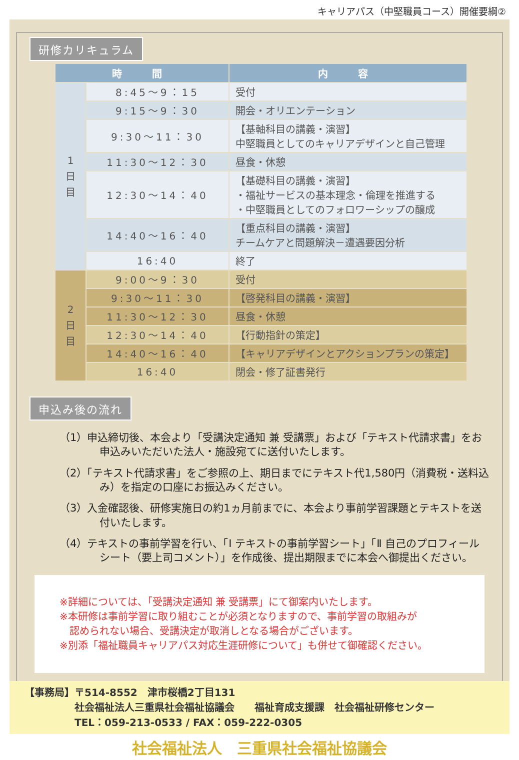キャリアパス（中堅職員コース）開催要綱②
研修カリキュラム
| 時 間 | | 内 容 |
| --- | --- | --- |
| 1 日 目 | 8:45～9：15 | 受付 |
| | 9:15～9：30 | 開会・オリエンテーション |
| | 9:30～11：30 | 【基軸科目の講義・演習】 中堅職員としてのキャリアデザインと自己管理 |
| | 11:30～12：30 | 昼食・休憩 |
| | 12:30～14：40 | 【基礎科目の講義・演習】 ・福祉サービスの基本理念・倫理を推進する ・中堅職員としてのフォロワーシップの醸成 |
| | 14:40～16：40 | 【重点科目の講義・演習】 チームケアと問題解決－遭遇要因分析 |
| | 16:40 | 終了 |
| 2 日 目 | 9:00～9：30 | 受付 |
| | 9:30～11：30 | 【啓発科目の講義・演習】 |
| | 11:30～12：30 | 昼食・休憩 |
| | 12:30～14：40 | 【行動指針の策定】 |
| | 14:40～16：40 | 【キャリアデザインとアクションプランの策定】 |
| | 16:40 | 閉会・修了証書発行 |
申込み後の流れ
（1）申込締切後、本会より「受講決定通知 兼 受講票」および「テキスト代請求書」をお申込みいただいた法人・施設宛てに送付いたします。
（2）「テキスト代請求書」をご参照の上、期日までにテキスト代1,580円（消費税・送料込み）を指定の口座にお振込みください。
（3）入金確認後、研修実施日の約1ヵ月前までに、本会より事前学習課題とテキストを送付いたします。
（4）テキストの事前学習を行い、「Ⅰ テキストの事前学習シート」「Ⅱ 自己のプロフィールシート（要上司コメント）」を作成後、提出期限までに本会へ御提出ください。
※詳細については、「受講決定通知 兼 受講票」にて御案内いたします。
※本研修は事前学習に取り組むことが必須となりますので、事前学習の取組みが
　認められない場合、受講決定が取消しとなる場合がございます。
※別添「福祉職員キャリアパス対応生涯研修について」も併せて御確認ください。
【事務局】〒514-8552　津市桜橋2丁目131
　　　　　社会福祉法人三重県社会福祉協議会　　福祉育成支援課　社会福祉研修センター
　　　　　TEL：059-213-0533 / FAX：059-222-0305
社会福祉法人　三重県社会福祉協議会